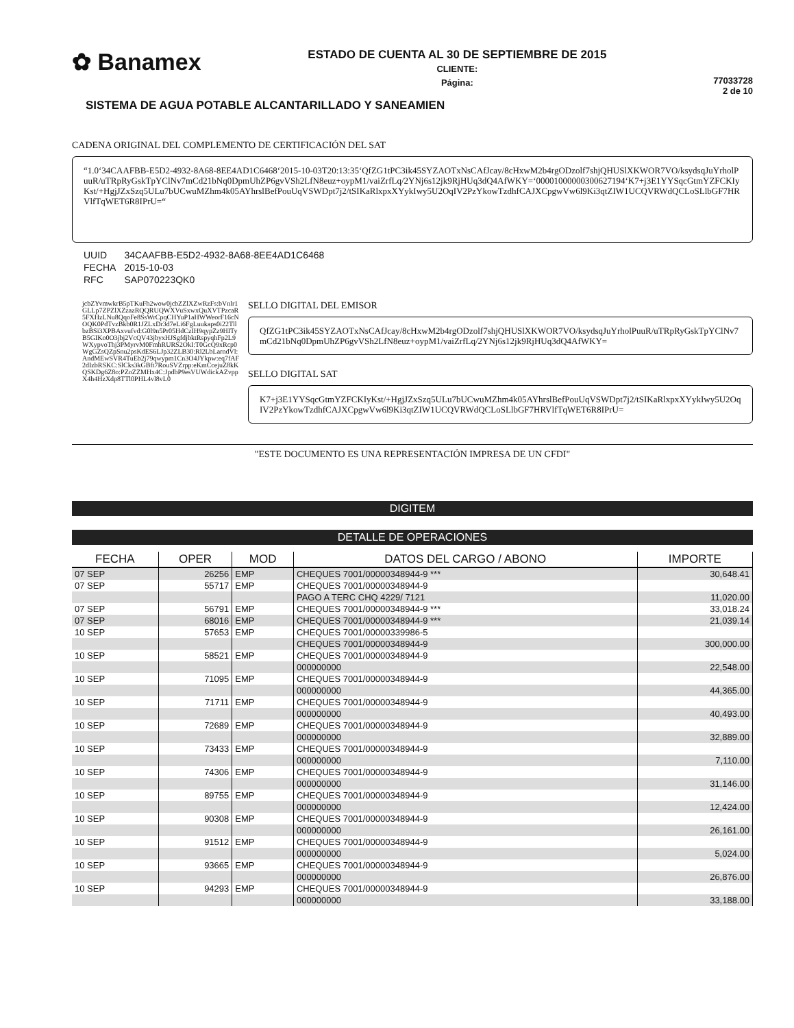✿ Banamex
ESTADO DE CUENTA AL 30 DE SEPTIEMBRE DE 2015
CLIENTE:
Página:
77033728
2 de 10
SISTEMA DE AGUA POTABLE ALCANTARILLADO Y SANEAMIEN
CADENA ORIGINAL DEL COMPLEMENTO DE CERTIFICACIÓN DEL SAT
“1.0‘34CAAFBB-E5D2-4932-8A68-8EE4AD1C6468‘2015-10-03T20:13:35‘QfZG1tPC3ik45SYZAOTxNsCAfJcay/8cHxwM2b4rgODzolf7shjQHUSlXKWOR7VO/ksydsqJuYrholPuuR/uTRpRyGskTpYClNv7mCd21bNq0DpmUhZP6gvVSh2LfN8euz+oypM1/vaiZrfLq/2YNj6s12jk9RjHUq3dQ4AfWKY=‘00001000000300627194‘K7+j3E1YYSqcGtmYZFCKIyKst/+HgjJZxSzq5ULu7bUCwuMZhm4k05AYhrslBefPouUqVSWDpt7j2/tSIKaRlxpxXYykIwy5U2OqIV2PzYkowTzdhfCAJXCpgwVw6l9Ki3qtZIW1UCQVRWdQCLoSLlbGF7HRVlfTqWET6R8IPrU=“
| UUID | 34CAAFBB-E5D2-4932-8A68-8EE4AD1C6468 |
| FECHA | 2015-10-03 |
| RFC | SAP070223QK0 |
jcbZYvmwkrB5pTKuFh2wow0jcbZZlXZwRzFs:bVnlr1GLLp7ZPZlXZzazRQQRUQWXVuSxwxQuXVTPzcaR5FXHzLNu8QqoFe8SsWrCpqCHYuP1aHWWeorF16cNOQK0PdTvzBkb0R1JZLxDr3d7eLi6FgLuukaps0i22TllbzBSi3XPBAxvufvd:G0l9n5Pr05HdCzIH9qypZz9HITyB5GIKo0O3jbj2VcQV43jbyxHJSgfdjbktRspyqhFp2L9WXypvoThj3PMyrvM0FmhRURS2OkI:T0GcQ9xRcp0WgGZsQZpSnu2psKdES6LJp32ZLB30:Rl2LbLarndVl:AndMEwSVR4TuEb2j79qwypm1Cn3O4JYkpw:eq7fAF2dIzbRSKC:SlCks3kGBft7RouSVZrpp:eKmCcejuZ8kKQSKDg6Z8o:PZoZZMHx4C:JpdbP9esVUWdickAZvppX4h4HzXdp8TTl0PHL4vl8vL0
SELLO DIGITAL DEL EMISOR
QfZG1tPC3ik45SYZAOTxNsCAfJcay/8cHxwM2b4rgODzolf7shjQHUSlXKWOR7VO/ksydsqJuYrholPuuR/uTRpRyGskTpYClNv7mCd21bNq0DpmUhZP6gvVSh2LfN8euz+oypM1/vaiZrfLq/2YNj6s12jk9RjHUq3dQ4AfWKY=
SELLO DIGITAL SAT
K7+j3E1YYSqcGtmYZFCKIyKst/+HgjJZxSzq5ULu7bUCwuMZhm4k05AYhrslBefPouUqVSWDpt7j2/tSIKaRlxpxXYykIwy5U2OqIV2PzYkowTzdhfCAJXCpgwVw6l9Ki3qtZIW1UCQVRWdQCLoSLlbGF7HRVlfTqWET6R8IPrU=
"ESTE DOCUMENTO ES UNA REPRESENTACIÓN IMPRESA DE UN CFDI"
DIGITEM
DETALLE DE OPERACIONES
| FECHA | OPER | MOD | DATOS DEL CARGO / ABONO | IMPORTE |
| --- | --- | --- | --- | --- |
| 07 SEP | 26256 | EMP | CHEQUES 7001/00000348944-9 *** | 30,648.41 |
| 07 SEP | 55717 | EMP | CHEQUES 7001/00000348944-9 | |
| | | | PAGO A TERC CHQ 4229/ 7121 | 11,020.00 |
| 07 SEP | 56791 | EMP | CHEQUES 7001/00000348944-9 *** | 33,018.24 |
| 07 SEP | 68016 | EMP | CHEQUES 7001/00000348944-9 *** | 21,039.14 |
| 10 SEP | 57653 | EMP | CHEQUES 7001/00000339986-5 | |
| | | | CHEQUES 7001/00000348944-9 | 300,000.00 |
| 10 SEP | 58521 | EMP | CHEQUES 7001/00000348944-9 | |
| | | | 000000000 | 22,548.00 |
| 10 SEP | 71095 | EMP | CHEQUES 7001/00000348944-9 | |
| | | | 000000000 | 44,365.00 |
| 10 SEP | 71711 | EMP | CHEQUES 7001/00000348944-9 | |
| | | | 000000000 | 40,493.00 |
| 10 SEP | 72689 | EMP | CHEQUES 7001/00000348944-9 | |
| | | | 000000000 | 32,889.00 |
| 10 SEP | 73433 | EMP | CHEQUES 7001/00000348944-9 | |
| | | | 000000000 | 7,110.00 |
| 10 SEP | 74306 | EMP | CHEQUES 7001/00000348944-9 | |
| | | | 000000000 | 31,146.00 |
| 10 SEP | 89755 | EMP | CHEQUES 7001/00000348944-9 | |
| | | | 000000000 | 12,424.00 |
| 10 SEP | 90308 | EMP | CHEQUES 7001/00000348944-9 | |
| | | | 000000000 | 26,161.00 |
| 10 SEP | 91512 | EMP | CHEQUES 7001/00000348944-9 | |
| | | | 000000000 | 5,024.00 |
| 10 SEP | 93665 | EMP | CHEQUES 7001/00000348944-9 | |
| | | | 000000000 | 26,876.00 |
| 10 SEP | 94293 | EMP | CHEQUES 7001/00000348944-9 | |
| | | | 000000000 | 33,188.00 |